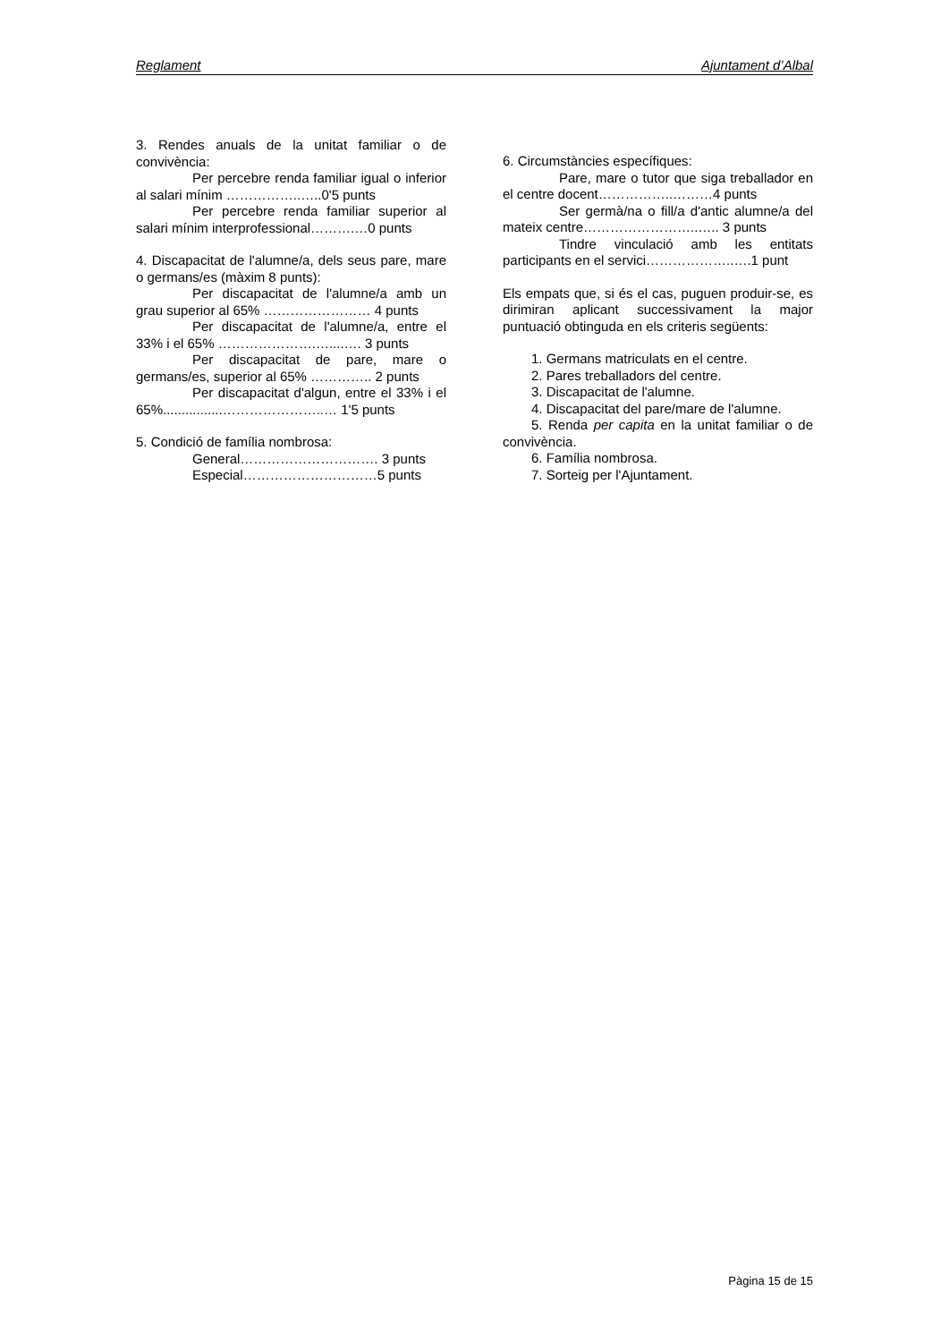Reglament Ajuntament d’Albal
3. Rendes anuals de la unitat familiar o de convivència:
Per percebre renda familiar igual o inferior al salari mínim ……………..…..0'5 punts
Per percebre renda familiar superior al salari mínim interprofessional……….…0 punts
4. Discapacitat de l'alumne/a, dels seus pare, mare o germans/es (màxim 8 punts):
Per discapacitat de l'alumne/a amb un grau superior al 65% …………………… 4 punts
Per discapacitat de l'alumne/a, entre el 33% i el 65% ………………….…....…. 3 punts
Per discapacitat de pare, mare o germans/es, superior al 65% ………….. 2 punts
Per discapacitat d'algun, entre el 33% i el 65%................…………………..… 1'5 punts
5. Condició de família nombrosa:
General…………………………. 3 punts
Especial…………………………5 punts
6. Circumstàncies específiques:
Pare, mare o tutor que siga treballador en el centre docent……………..………4 punts
Ser germà/na o fill/a d'antic alumne/a del mateix centre……………………..….. 3 punts
Tindre vinculació amb les entitats participants en el servici………………..….1 punt
Els empats que, si és el cas, puguen produir-se, es dirimiran aplicant successivament la major puntuació obtinguda en els criteris següents:
1. Germans matriculats en el centre.
2. Pares treballadors del centre.
3. Discapacitat de l'alumne.
4. Discapacitat del pare/mare de l'alumne.
5. Renda per capita en la unitat familiar o de convivència.
6. Família nombrosa.
7. Sorteig per l'Ajuntament.
Pàgina 15 de 15